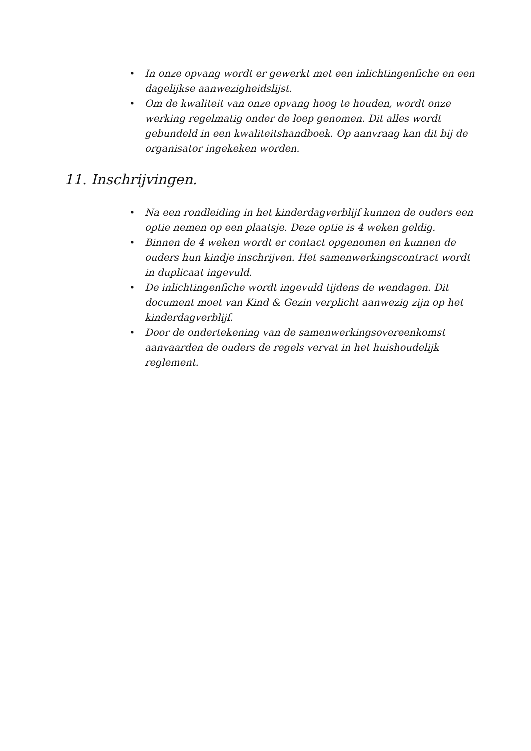• In onze opvang wordt er gewerkt met een inlichtingenfiche en een dagelijkse aanwezigheidslijst.
• Om de kwaliteit van onze opvang hoog te houden, wordt onze werking regelmatig onder de loep genomen. Dit alles wordt gebundeld in een kwaliteitshandboek. Op aanvraag kan dit bij de organisator ingekeken worden.
11. Inschrijvingen.
• Na een rondleiding in het kinderdagverblijf kunnen de ouders een optie nemen op een plaatsje. Deze optie is 4 weken geldig.
• Binnen de 4 weken wordt er contact opgenomen en kunnen de ouders hun kindje inschrijven. Het samenwerkingscontract wordt in duplicaat ingevuld.
• De inlichtingenfiche wordt ingevuld tijdens de wendagen. Dit document moet van Kind & Gezin verplicht aanwezig zijn op het kinderdagverblijf.
• Door de ondertekening van de samenwerkingsovereenkomst aanvaarden de ouders de regels vervat in het huishoudelijk reglement.